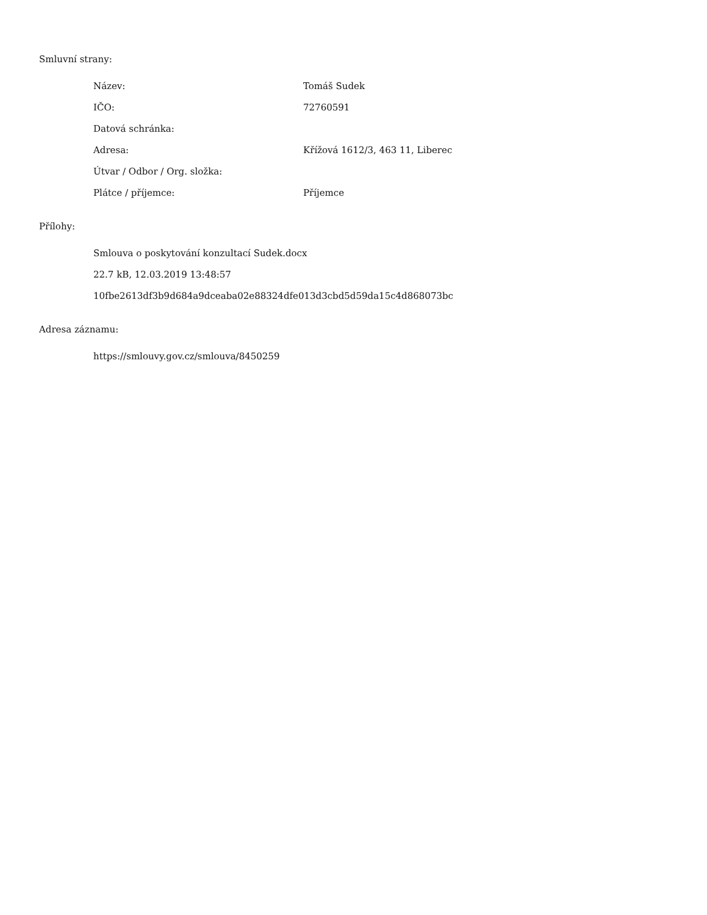Smluvní strany:
| Název: | Tomáš Sudek |
| IČO: | 72760591 |
| Datová schránka: | |
| Adresa: | Křížová 1612/3, 463 11, Liberec |
| Útvar / Odbor / Org. složka: | |
| Plátce / příjemce: | Příjemce |
Přílohy:
Smlouva o poskytování konzultací Sudek.docx
22.7 kB, 12.03.2019 13:48:57
10fbe2613df3b9d684a9dceaba02e88324dfe013d3cbd5d59da15c4d868073bc
Adresa záznamu:
https://smlouvy.gov.cz/smlouva/8450259